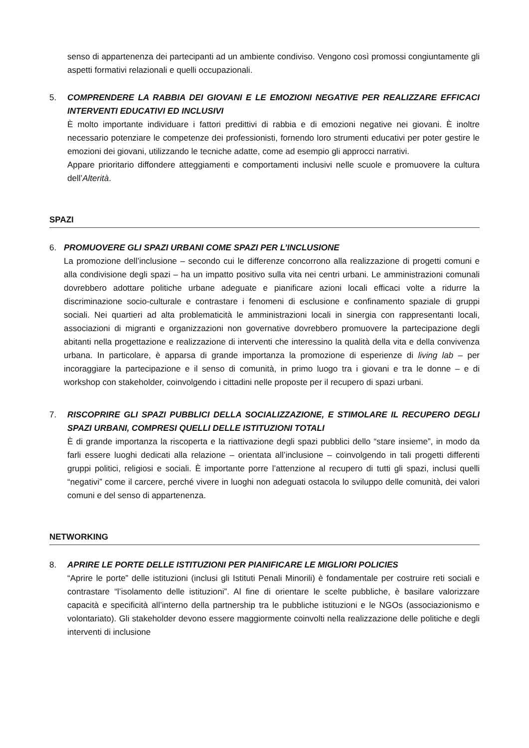senso di appartenenza dei partecipanti ad un ambiente condiviso. Vengono così promossi congiuntamente gli aspetti formativi relazionali e quelli occupazionali.
5. COMPRENDERE LA RABBIA DEI GIOVANI E LE EMOZIONI NEGATIVE PER REALIZZARE EFFICACI INTERVENTI EDUCATIVI ED INCLUSIVI
È molto importante individuare i fattori predittivi di rabbia e di emozioni negative nei giovani. È inoltre necessario potenziare le competenze dei professionisti, fornendo loro strumenti educativi per poter gestire le emozioni dei giovani, utilizzando le tecniche adatte, come ad esempio gli approcci narrativi.
Appare prioritario diffondere atteggiamenti e comportamenti inclusivi nelle scuole e promuovere la cultura dell’Alterità.
SPAZI
6. PROMUOVERE GLI SPAZI URBANI COME SPAZI PER L’INCLUSIONE
La promozione dell’inclusione – secondo cui le differenze concorrono alla realizzazione di progetti comuni e alla condivisione degli spazi – ha un impatto positivo sulla vita nei centri urbani. Le amministrazioni comunali dovrebbero adottare politiche urbane adeguate e pianificare azioni locali efficaci volte a ridurre la discriminazione socio-culturale e contrastare i fenomeni di esclusione e confinamento spaziale di gruppi sociali. Nei quartieri ad alta problematicità le amministrazioni locali in sinergia con rappresentanti locali, associazioni di migranti e organizzazioni non governative dovrebbero promuovere la partecipazione degli abitanti nella progettazione e realizzazione di interventi che interessino la qualità della vita e della convivenza urbana. In particolare, è apparsa di grande importanza la promozione di esperienze di living lab – per incoraggiare la partecipazione e il senso di comunità, in primo luogo tra i giovani e tra le donne – e di workshop con stakeholder, coinvolgendo i cittadini nelle proposte per il recupero di spazi urbani.
7. RISCOPRIRE GLI SPAZI PUBBLICI DELLA SOCIALIZZAZIONE, E STIMOLARE IL RECUPERO DEGLI SPAZI URBANI, COMPRESI QUELLI DELLE ISTITUZIONI TOTALI
È di grande importanza la riscoperta e la riattivazione degli spazi pubblici dello “stare insieme”, in modo da farli essere luoghi dedicati alla relazione – orientata all’inclusione – coinvolgendo in tali progetti differenti gruppi politici, religiosi e sociali. È importante porre l’attenzione al recupero di tutti gli spazi, inclusi quelli “negativi” come il carcere, perché vivere in luoghi non adeguati ostacola lo sviluppo delle comunità, dei valori comuni e del senso di appartenenza.
NETWORKING
8. APRIRE LE PORTE DELLE ISTITUZIONI PER PIANIFICARE LE MIGLIORI POLICIES
“Aprire le porte” delle istituzioni (inclusi gli Istituti Penali Minorili) è fondamentale per costruire reti sociali e contrastare “l’isolamento delle istituzioni”. Al fine di orientare le scelte pubbliche, è basilare valorizzare capacità e specificità all’interno della partnership tra le pubbliche istituzioni e le NGOs (associazionismo e volontariato). Gli stakeholder devono essere maggiormente coinvolti nella realizzazione delle politiche e degli interventi di inclusione